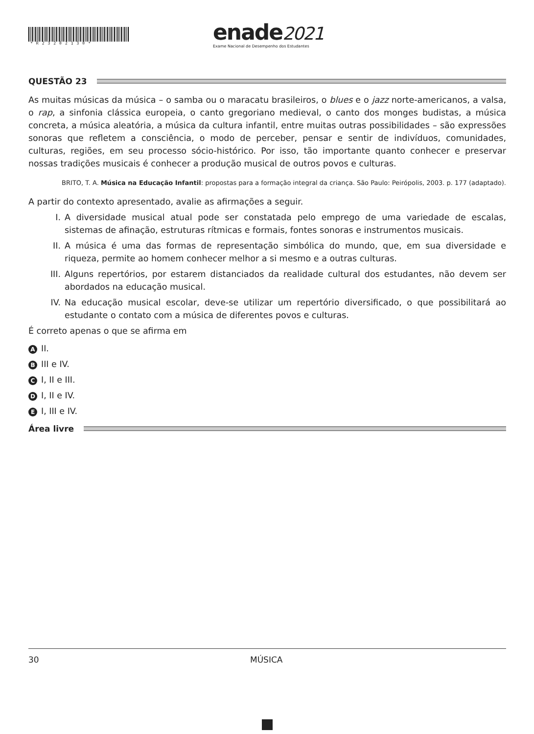*R23202130* enade2021
Exame Nacional de Desempenho dos Estudantes
QUESTÃO 23
As muitas músicas da música – o samba ou o maracatu brasileiros, o blues e o jazz norte-americanos, a valsa, o rap, a sinfonia clássica europeia, o canto gregoriano medieval, o canto dos monges budistas, a música concreta, a música aleatória, a música da cultura infantil, entre muitas outras possibilidades – são expressões sonoras que refletem a consciência, o modo de perceber, pensar e sentir de indivíduos, comunidades, culturas, regiões, em seu processo sócio-histórico. Por isso, tão importante quanto conhecer e preservar nossas tradições musicais é conhecer a produção musical de outros povos e culturas.
BRITO, T. A. Música na Educação Infantil: propostas para a formação integral da criança. São Paulo: Peirópolis, 2003. p. 177 (adaptado).
A partir do contexto apresentado, avalie as afirmações a seguir.
I. A diversidade musical atual pode ser constatada pelo emprego de uma variedade de escalas, sistemas de afinação, estruturas rítmicas e formais, fontes sonoras e instrumentos musicais.
II. A música é uma das formas de representação simbólica do mundo, que, em sua diversidade e riqueza, permite ao homem conhecer melhor a si mesmo e a outras culturas.
III. Alguns repertórios, por estarem distanciados da realidade cultural dos estudantes, não devem ser abordados na educação musical.
IV. Na educação musical escolar, deve-se utilizar um repertório diversificado, o que possibilitará ao estudante o contato com a música de diferentes povos e culturas.
É correto apenas o que se afirma em
A II.
B III e IV.
C I, II e III.
D I, II e IV.
E I, III e IV.
Área livre
30 MÚSICA